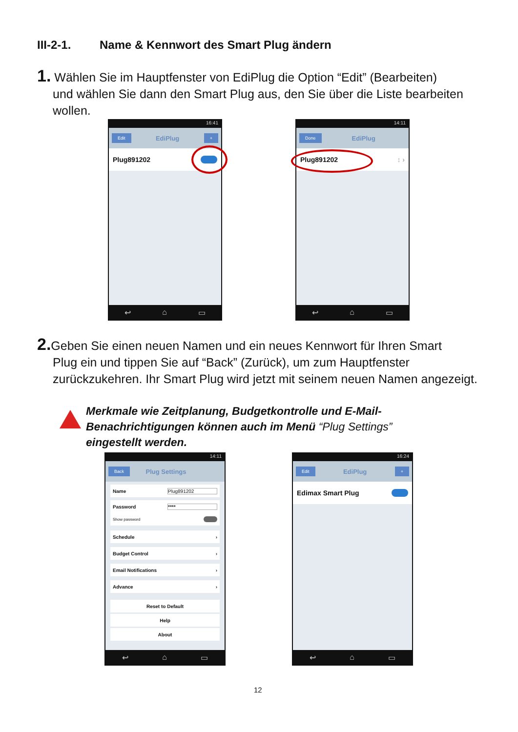III-2-1. Name & Kennwort des Smart Plug ändern
1. Wählen Sie im Hauptfenster von EdiPlug die Option “Edit” (Bearbeiten)
und wählen Sie dann den Smart Plug aus, den Sie über die Liste bearbeiten wollen.
16:41
Edit EdiPlug +
Plug891202
↩ ⌂ ▭
14:11
Done EdiPlug
Plug891202 ↕ ›
↩ ⌂ ▭
2. Geben Sie einen neuen Namen und ein neues Kennwort für Ihren Smart
Plug ein und tippen Sie auf “Back” (Zurück), um zum Hauptfenster zurückzukehren. Ihr Smart Plug wird jetzt mit seinem neuen Namen angezeigt.
Merkmale wie Zeitplanung, Budgetkontrolle und E-Mail-
Benachrichtigungen können auch im Menü “Plug Settings”
eingestellt werden.
14:11
Back Plug Settings
Name Plug891202
Password ****
Show password
Schedule ›
Budget Control ›
Email Notifications ›
Advance ›
Reset to Default
Help
About
↩ ⌂ ▭
16:24
Edit EdiPlug +
Edimax Smart Plug
↩ ⌂ ▭
12